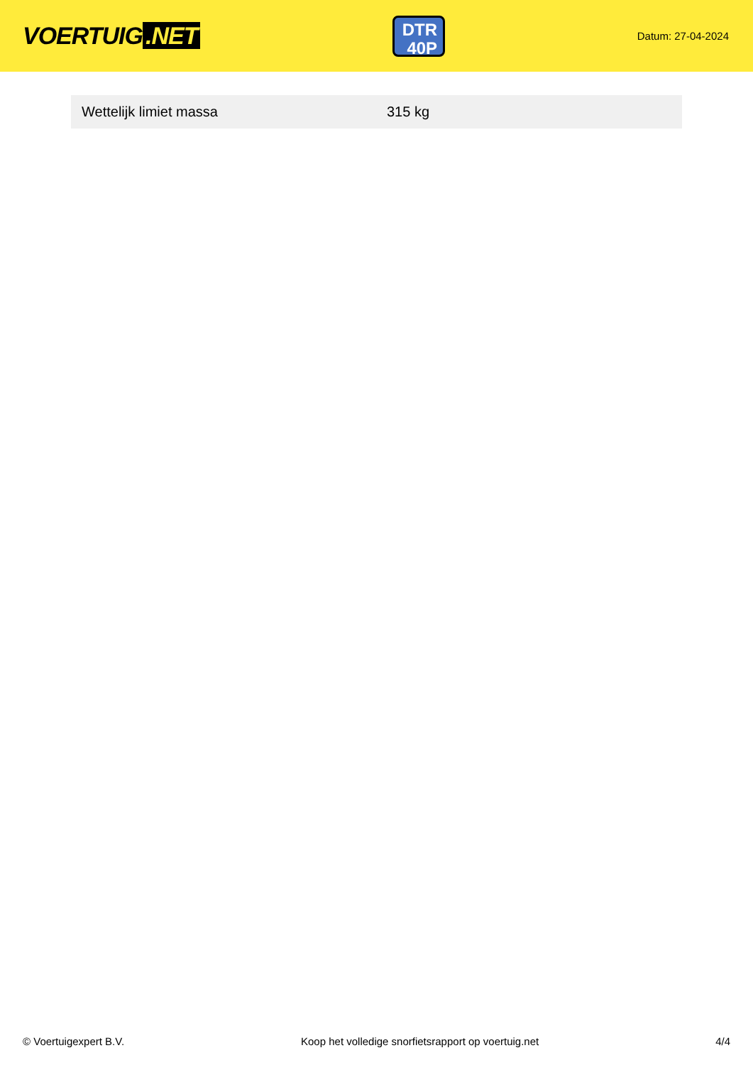VOERTUIG.NET
DTR
40P
Datum: 27-04-2024
| Wettelijk limiet massa | 315 kg |
© Voertuigexpert B.V. Koop het volledige snorfietsrapport op voertuig.net 4/4